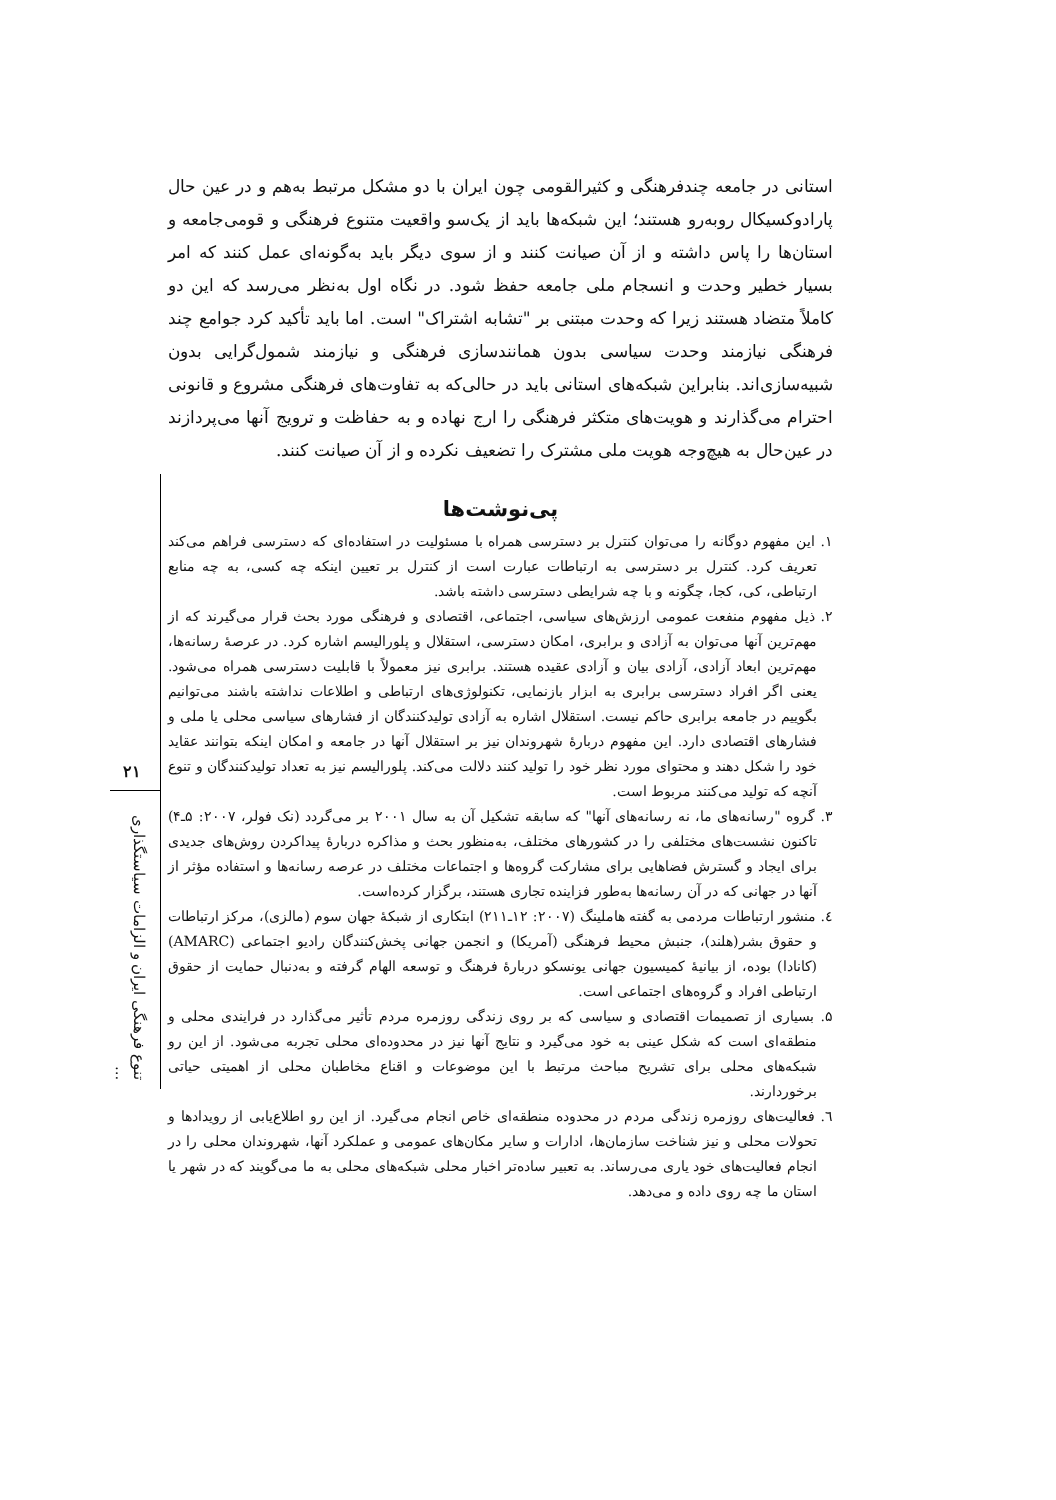استانی در جامعه چندفرهنگی و کثیرالقومی چون ایران با دو مشکل مرتبط به‌هم و در عین حال پارادوکسیکال روبه‌رو هستند؛ این شبکه‌ها باید از یک‌سو واقعیت متنوع فرهنگی و قومی‌جامعه و استان‌ها را پاس داشته و از آن صیانت کنند و از سوی دیگر باید به‌گونه‌ای عمل کنند که امر بسیار خطیر وحدت و انسجام ملی جامعه حفظ شود. در نگاه اول به‌نظر می‌رسد که این دو کاملاً متضاد هستند زیرا که وحدت مبتنی بر "تشابه اشتراک" است. اما باید تأکید کرد جوامع چند فرهنگی نیازمند وحدت سیاسی بدون همانندسازی فرهنگی و نیازمند شمول‌گرایی بدون شبیه‌سازی‌اند. بنابراین شبکه‌های استانی باید در حالی‌که به تفاوت‌های فرهنگی مشروع و قانونی احترام می‌گذارند و هویت‌های متکثر فرهنگی را ارج نهاده و به حفاظت و ترویج آنها می‌پردازند در عین‌حال به هیچ‌وجه هویت ملی مشترک را تضعیف نکرده و از آن صیانت کنند.
پی‌نوشت‌ها
۱. این مفهوم دوگانه را می‌توان کنترل بر دسترسی همراه با مسئولیت در استفاده‌ای که دسترسی فراهم می‌کند تعریف کرد. کنترل بر دسترسی به ارتباطات عبارت است از کنترل بر تعیین اینکه چه کسی، به چه منابع ارتباطی، کی، کجا، چگونه و با چه شرایطی دسترسی داشته باشد.
۲. ذیل مفهوم منفعت عمومی ارزش‌های سیاسی، اجتماعی، اقتصادی و فرهنگی مورد بحث قرار می‌گیرند که از مهم‌ترین آنها می‌توان به آزادی و برابری، امکان دسترسی، استقلال و پلورالیسم اشاره کرد. در عرصهٔ رسانه‌ها، مهم‌ترین ابعاد آزادی، آزادی بیان و آزادی عقیده هستند. برابری نیز معمولاً با قابلیت دسترسی همراه می‌شود. یعنی اگر افراد دسترسی برابری به ابزار بازنمایی، تکنولوژی‌های ارتباطی و اطلاعات نداشته باشند می‌توانیم بگوییم در جامعه برابری حاکم نیست. استقلال اشاره به آزادی تولیدکنندگان از فشارهای سیاسی محلی یا ملی و فشارهای اقتصادی دارد. این مفهوم دربارهٔ شهروندان نیز بر استقلال آنها در جامعه و امکان اینکه بتوانند عقاید خود را شکل دهند و محتوای مورد نظر خود را تولید کنند دلالت می‌کند. پلورالیسم نیز به تعداد تولیدکنندگان و تنوع آنچه که تولید می‌کنند مربوط است.
۳. گروه "رسانه‌های ما، نه رسانه‌های آنها" که سابقه تشکیل آن به سال ۲۰۰۱ بر می‌گردد (نک فولر، ۲۰۰۷: ۵ـ۴) تاکنون نشست‌های مختلفی را در کشورهای مختلف، به‌منظور بحث و مذاکره دربارهٔ پیداکردن روش‌های جدیدی برای ایجاد و گسترش فضاهایی برای مشارکت گروه‌ها و اجتماعات مختلف در عرصه رسانه‌ها و استفاده مؤثر از آنها در جهانی که در آن رسانه‌ها به‌طور فزاینده تجاری هستند، برگزار کرده‌است.
٤. منشور ارتباطات مردمی به گفته هاملینگ (۲۰۰۷: ۱۲ـ۲۱۱) ابتکاری از شبکهٔ جهان سوم (مالزی)، مرکز ارتباطات و حقوق بشر(هلند)، جنبش محیط فرهنگی (آمریکا) و انجمن جهانی پخش‌کنندگان رادیو اجتماعی (AMARC) (کانادا) بوده، از بیانیهٔ کمیسیون جهانی یونسکو دربارهٔ فرهنگ و توسعه الهام گرفته و به‌دنبال حمایت از حقوق ارتباطی افراد و گروه‌های اجتماعی است.
۵. بسیاری از تصمیمات اقتصادی و سیاسی که بر روی زندگی روزمره مردم تأثیر می‌گذارد در فرایندی محلی و منطقه‌ای است که شکل عینی به خود می‌گیرد و نتایج آنها نیز در محدوده‌ای محلی تجربه می‌شود. از این رو شبکه‌های محلی برای تشریح مباحث مرتبط با این موضوعات و اقناع مخاطبان محلی از اهمیتی حیاتی برخوردارند.
٦. فعالیت‌های روزمره زندگی مردم در محدوده منطقه‌ای خاص انجام می‌گیرد. از این رو اطلاع‌یابی از رویدادها و تحولات محلی و نیز شناخت سازمان‌ها، ادارات و سایر مکان‌های عمومی و عملکرد آنها، شهروندان محلی را در انجام فعالیت‌های خود یاری می‌رساند. به تعبیر ساده‌تر اخبار محلی شبکه‌های محلی به ما می‌گویند که در شهر یا استان ما چه روی داده و می‌دهد.
۲۱
تنوع فرهنگی ایران و الزامات سیاستگذاری ...